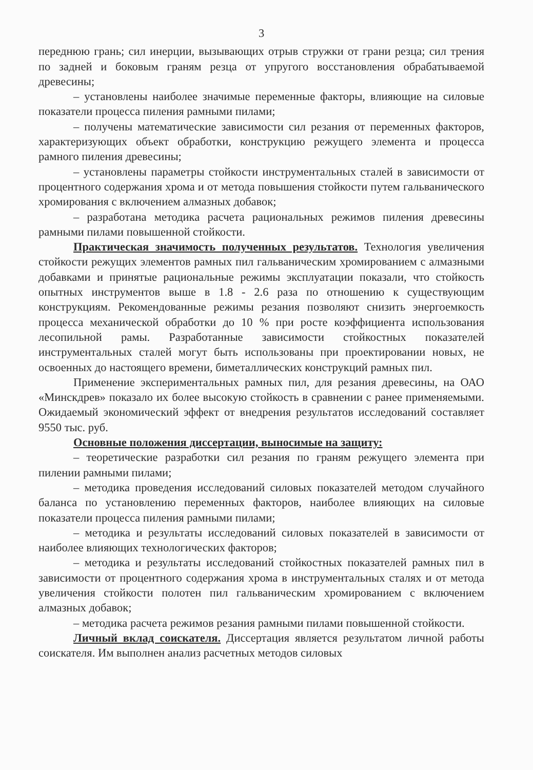3
переднюю грань; сил инерции, вызывающих отрыв стружки от грани резца; сил трения по задней и боковым граням резца от упругого восстановления обрабатываемой древесины;
– установлены наиболее значимые переменные факторы, влияющие на силовые показатели процесса пиления рамными пилами;
– получены математические зависимости сил резания от переменных факторов, характеризующих объект обработки, конструкцию режущего элемента и процесса рамного пиления древесины;
– установлены параметры стойкости инструментальных сталей в зависимости от процентного содержания хрома и от метода повышения стойкости путем гальванического хромирования с включением алмазных добавок;
– разработана методика расчета рациональных режимов пиления древесины рамными пилами повышенной стойкости.
Практическая значимость полученных результатов. Технология увеличения стойкости режущих элементов рамных пил гальваническим хромированием с алмазными добавками и принятые рациональные режимы эксплуатации показали, что стойкость опытных инструментов выше в 1.8 - 2.6 раза по отношению к существующим конструкциям. Рекомендованные режимы резания позволяют снизить энергоемкость процесса механической обработки до 10 % при росте коэффициента использования лесопильной рамы. Разработанные зависимости стойкостных показателей инструментальных сталей могут быть использованы при проектировании новых, не освоенных до настоящего времени, биметаллических конструкций рамных пил.
Применение экспериментальных рамных пил, для резания древесины, на ОАО «Минскдрев» показало их более высокую стойкость в сравнении с ранее применяемыми. Ожидаемый экономический эффект от внедрения результатов исследований составляет 9550 тыс. руб.
Основные положения диссертации, выносимые на защиту:
– теоретические разработки сил резания по граням режущего элемента при пилении рамными пилами;
– методика проведения исследований силовых показателей методом случайного баланса по установлению переменных факторов, наиболее влияющих на силовые показатели процесса пиления рамными пилами;
– методика и результаты исследований силовых показателей в зависимости от наиболее влияющих технологических факторов;
– методика и результаты исследований стойкостных показателей рамных пил в зависимости от процентного содержания хрома в инструментальных сталях и от метода увеличения стойкости полотен пил гальваническим хромированием с включением алмазных добавок;
– методика расчета режимов резания рамными пилами повышенной стойкости.
Личный вклад соискателя. Диссертация является результатом личной работы соискателя. Им выполнен анализ расчетных методов силовых